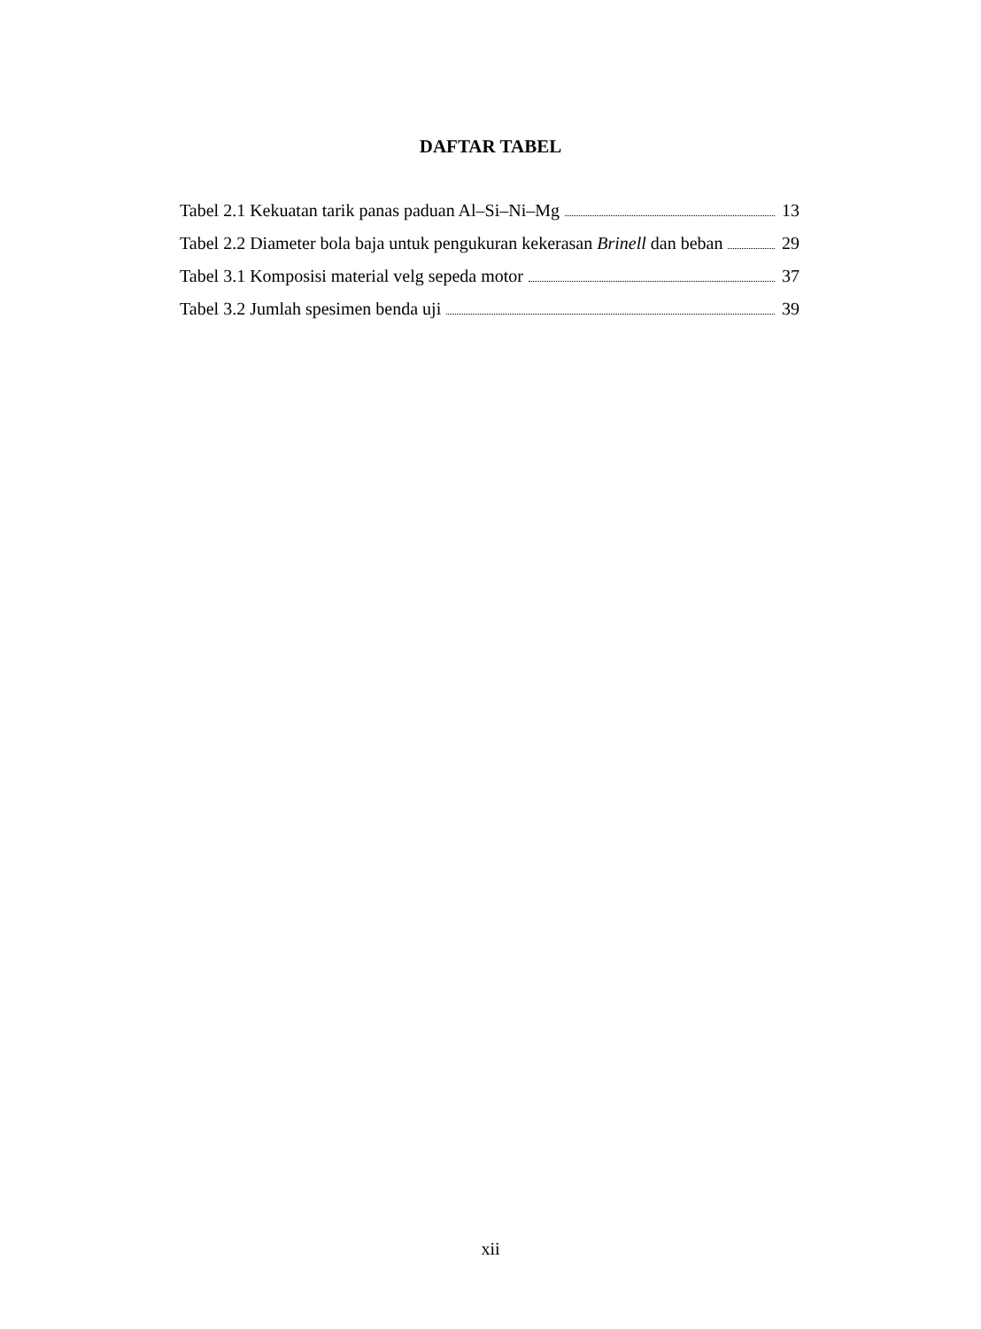DAFTAR TABEL
Tabel 2.1 Kekuatan tarik panas paduan Al–Si–Ni–Mg 13
Tabel 2.2 Diameter bola baja untuk pengukuran kekerasan Brinell dan beban 29
Tabel 3.1 Komposisi material velg sepeda motor 37
Tabel 3.2 Jumlah spesimen benda uji 39
xii